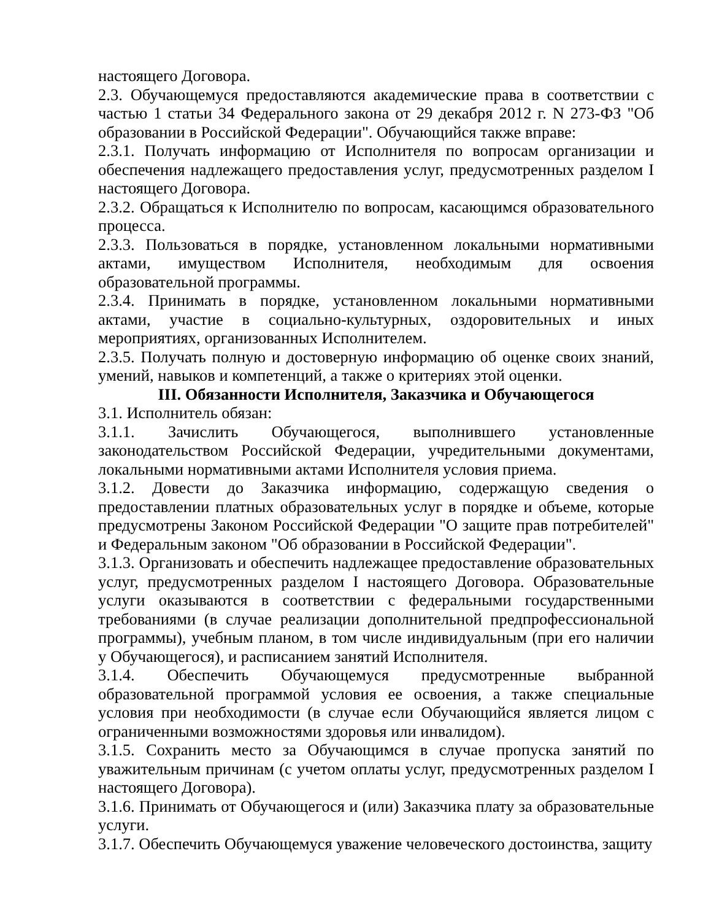настоящего Договора.
2.3. Обучающемуся предоставляются академические права в соответствии с частью 1 статьи 34 Федерального закона от 29 декабря 2012 г. N 273-ФЗ "Об образовании в Российской Федерации". Обучающийся также вправе:
2.3.1. Получать информацию от Исполнителя по вопросам организации и обеспечения надлежащего предоставления услуг, предусмотренных разделом I настоящего Договора.
2.3.2. Обращаться к Исполнителю по вопросам, касающимся образовательного процесса.
2.3.3. Пользоваться в порядке, установленном локальными нормативными актами, имуществом Исполнителя, необходимым для освоения образовательной программы.
2.3.4. Принимать в порядке, установленном локальными нормативными актами, участие в социально-культурных, оздоровительных и иных мероприятиях, организованных Исполнителем.
2.3.5. Получать полную и достоверную информацию об оценке своих знаний, умений, навыков и компетенций, а также о критериях этой оценки.
III. Обязанности Исполнителя, Заказчика и Обучающегося
3.1. Исполнитель обязан:
3.1.1. Зачислить Обучающегося, выполнившего установленные законодательством Российской Федерации, учредительными документами, локальными нормативными актами Исполнителя условия приема.
3.1.2. Довести до Заказчика информацию, содержащую сведения о предоставлении платных образовательных услуг в порядке и объеме, которые предусмотрены Законом Российской Федерации "О защите прав потребителей" и Федеральным законом "Об образовании в Российской Федерации".
3.1.3. Организовать и обеспечить надлежащее предоставление образовательных услуг, предусмотренных разделом I настоящего Договора. Образовательные услуги оказываются в соответствии с федеральными государственными требованиями (в случае реализации дополнительной предпрофессиональной программы), учебным планом, в том числе индивидуальным (при его наличии у Обучающегося), и расписанием занятий Исполнителя.
3.1.4. Обеспечить Обучающемуся предусмотренные выбранной образовательной программой условия ее освоения, а также специальные условия при необходимости (в случае если Обучающийся является лицом с ограниченными возможностями здоровья или инвалидом).
3.1.5. Сохранить место за Обучающимся в случае пропуска занятий по уважительным причинам (с учетом оплаты услуг, предусмотренных разделом I настоящего Договора).
3.1.6. Принимать от Обучающегося и (или) Заказчика плату за образовательные услуги.
3.1.7. Обеспечить Обучающемуся уважение человеческого достоинства, защиту